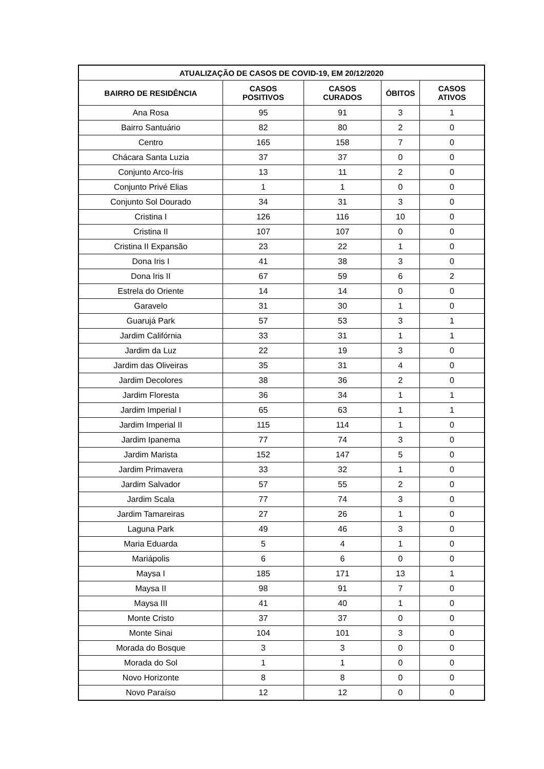| ATUALIZAÇÃO DE CASOS DE COVID-19, EM 20/12/2020 | | | | |
| --- | --- | --- | --- | --- |
| BAIRRO DE RESIDÊNCIA | CASOS POSITIVOS | CASOS CURADOS | ÓBITOS | CASOS ATIVOS |
| Ana Rosa | 95 | 91 | 3 | 1 |
| Bairro Santuário | 82 | 80 | 2 | 0 |
| Centro | 165 | 158 | 7 | 0 |
| Chácara Santa Luzia | 37 | 37 | 0 | 0 |
| Conjunto Arco-Íris | 13 | 11 | 2 | 0 |
| Conjunto Privé Elias | 1 | 1 | 0 | 0 |
| Conjunto Sol Dourado | 34 | 31 | 3 | 0 |
| Cristina I | 126 | 116 | 10 | 0 |
| Cristina II | 107 | 107 | 0 | 0 |
| Cristina II Expansão | 23 | 22 | 1 | 0 |
| Dona Iris I | 41 | 38 | 3 | 0 |
| Dona Iris II | 67 | 59 | 6 | 2 |
| Estrela do Oriente | 14 | 14 | 0 | 0 |
| Garavelo | 31 | 30 | 1 | 0 |
| Guarujá Park | 57 | 53 | 3 | 1 |
| Jardim Califórnia | 33 | 31 | 1 | 1 |
| Jardim da Luz | 22 | 19 | 3 | 0 |
| Jardim das Oliveiras | 35 | 31 | 4 | 0 |
| Jardim Decolores | 38 | 36 | 2 | 0 |
| Jardim Floresta | 36 | 34 | 1 | 1 |
| Jardim Imperial I | 65 | 63 | 1 | 1 |
| Jardim Imperial II | 115 | 114 | 1 | 0 |
| Jardim Ipanema | 77 | 74 | 3 | 0 |
| Jardim Marista | 152 | 147 | 5 | 0 |
| Jardim Primavera | 33 | 32 | 1 | 0 |
| Jardim Salvador | 57 | 55 | 2 | 0 |
| Jardim Scala | 77 | 74 | 3 | 0 |
| Jardim Tamareiras | 27 | 26 | 1 | 0 |
| Laguna Park | 49 | 46 | 3 | 0 |
| Maria Eduarda | 5 | 4 | 1 | 0 |
| Mariápolis | 6 | 6 | 0 | 0 |
| Maysa I | 185 | 171 | 13 | 1 |
| Maysa II | 98 | 91 | 7 | 0 |
| Maysa III | 41 | 40 | 1 | 0 |
| Monte Cristo | 37 | 37 | 0 | 0 |
| Monte Sinai | 104 | 101 | 3 | 0 |
| Morada do Bosque | 3 | 3 | 0 | 0 |
| Morada do Sol | 1 | 1 | 0 | 0 |
| Novo Horizonte | 8 | 8 | 0 | 0 |
| Novo Paraíso | 12 | 12 | 0 | 0 |